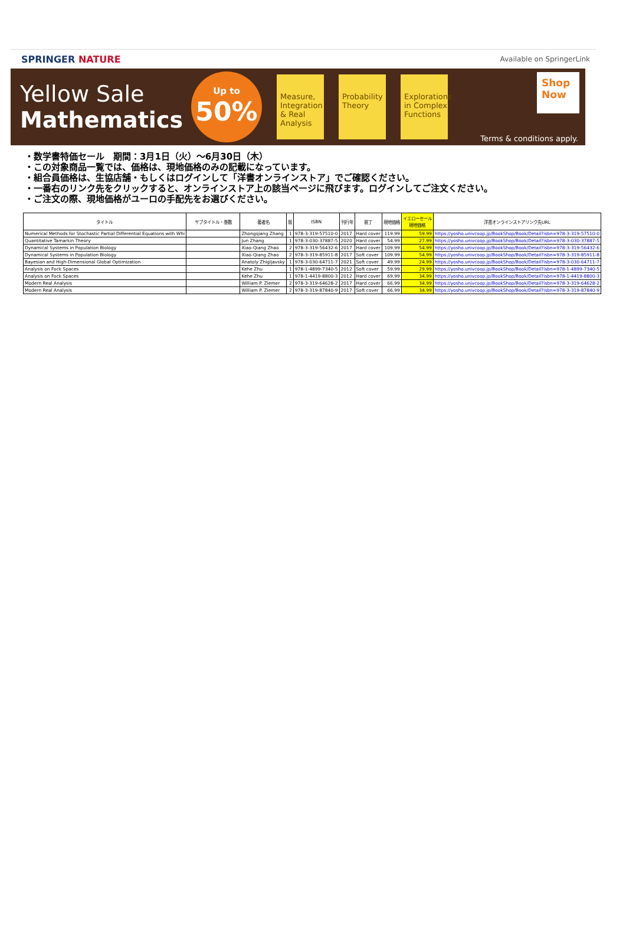SPRINGER NATURE
Available on SpringerLink
Yellow Sale
Mathematics
Up to
50%
Measure, Integration & Real Analysis
Probability Theory
Explorations in Complex Functions
Shop Now
Terms & conditions apply.
・数学書特価セール　期間：3月1日（火）～6月30日（木）
・この対象商品一覧では、価格は、現地価格のみの記載になっています。
・組合員価格は、生協店舗・もしくはログインして「洋書オンラインストア」でご確認ください。
・一番右のリンク先をクリックすると、オンラインストア上の該当ページに飛びます。ログインしてご注文ください。
・ご注文の際、現地価格がユーロの手配先をお選びください。
| タイトル | サブタイトル・巻数 | 著者名 | 版 | ISBN | 刊行年 | 装丁 | 現地価格 | イエローセール 現地価格 | 洋書オンラインストアリンク先URL |
| --- | --- | --- | --- | --- | --- | --- | --- | --- | --- |
| Numerical Methods for Stochastic Partial Differential Equations with Whi | | Zhongqiang Zhang | 1 | 978-3-319-57510-0 | 2017 | Hard cover | 119.99 | 59.99 | https://yosho.univcoop.jp/BookShop/Book/Detail?isbn=978-3-319-57510-0 |
| Quantitative Tamarkin Theory | | Jun Zhang | 1 | 978-3-030-37887-5 | 2020 | Hard cover | 54.99 | 27.99 | https://yosho.univcoop.jp/BookShop/Book/Detail?isbn=978-3-030-37887-5 |
| Dynamical Systems in Population Biology | | Xiao-Qiang Zhao | 2 | 978-3-319-56432-6 | 2017 | Hard cover | 109.99 | 54.99 | https://yosho.univcoop.jp/BookShop/Book/Detail?isbn=978-3-319-56432-6 |
| Dynamical Systems in Population Biology | | Xiao-Qiang Zhao | 2 | 978-3-319-85911-8 | 2017 | Soft cover | 109.99 | 54.99 | https://yosho.univcoop.jp/BookShop/Book/Detail?isbn=978-3-319-85911-8 |
| Bayesian and High-Dimensional Global Optimization | | Anatoly Zhigljavsky | 1 | 978-3-030-64711-7 | 2021 | Soft cover | 49.99 | 24.99 | https://yosho.univcoop.jp/BookShop/Book/Detail?isbn=978-3-030-64711-7 |
| Analysis on Fock Spaces | | Kehe Zhu | 1 | 978-1-4899-7340-5 | 2012 | Soft cover | 59.99 | 29.99 | https://yosho.univcoop.jp/BookShop/Book/Detail?isbn=978-1-4899-7340-5 |
| Analysis on Fock Spaces | | Kehe Zhu | 1 | 978-1-4419-8800-3 | 2012 | Hard cover | 69.99 | 34.99 | https://yosho.univcoop.jp/BookShop/Book/Detail?isbn=978-1-4419-8800-3 |
| Modern Real Analysis | | William P. Ziemer | 2 | 978-3-319-64628-2 | 2017 | Hard cover | 66.99 | 34.99 | https://yosho.univcoop.jp/BookShop/Book/Detail?isbn=978-3-319-64628-2 |
| Modern Real Analysis | | William P. Ziemer | 2 | 978-3-319-87840-9 | 2017 | Soft cover | 66.99 | 34.99 | https://yosho.univcoop.jp/BookShop/Book/Detail?isbn=978-3-319-87840-9 |